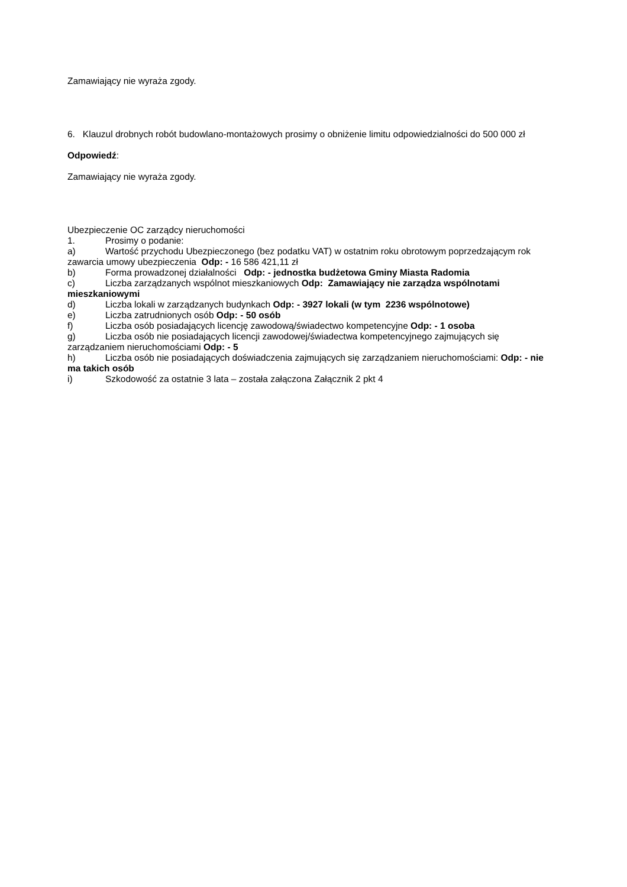Zamawiający nie wyraża zgody.
6. Klauzul drobnych robót budowlano-montażowych prosimy o obniżenie limitu odpowiedzialności do 500 000 zł
Odpowiedź:
Zamawiający nie wyraża zgody.
Ubezpieczenie OC zarządcy nieruchomości
1. Prosimy o podanie:
a) Wartość przychodu Ubezpieczonego (bez podatku VAT) w ostatnim roku obrotowym poprzedzającym rok zawarcia umowy ubezpieczenia Odp: - 16 586 421,11 zł
b) Forma prowadzonej działalności Odp: - jednostka budżetowa Gminy Miasta Radomia
c) Liczba zarządzanych wspólnot mieszkaniowych Odp: Zamawiający nie zarządza wspólnotami mieszkaniowymi
d) Liczba lokali w zarządzanych budynkach Odp: - 3927 lokali (w tym 2236 wspólnotowe)
e) Liczba zatrudnionych osób Odp: - 50 osób
f) Liczba osób posiadających licencję zawodową/świadectwo kompetencyjne Odp: - 1 osoba
g) Liczba osób nie posiadających licencji zawodowej/świadectwa kompetencyjnego zajmujących się zarządzaniem nieruchomościami Odp: - 5
h) Liczba osób nie posiadających doświadczenia zajmujących się zarządzaniem nieruchomościami: Odp: - nie ma takich osób
i) Szkodowość za ostatnie 3 lata – została załączona Załącznik 2 pkt 4